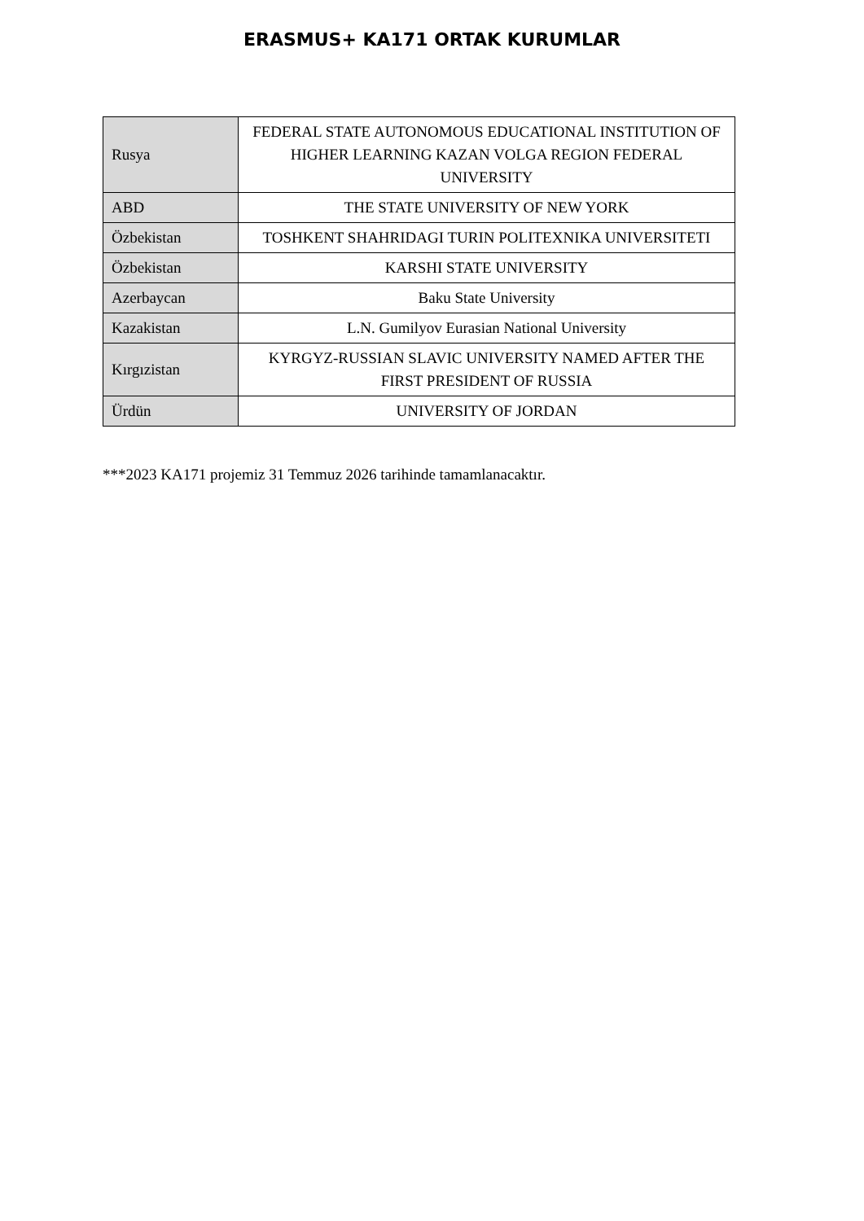ERASMUS+ KA171 ORTAK KURUMLAR
| Rusya | FEDERAL STATE AUTONOMOUS EDUCATIONAL INSTITUTION OF HIGHER LEARNING KAZAN VOLGA REGION FEDERAL UNIVERSITY |
| ABD | THE STATE UNIVERSITY OF NEW YORK |
| Özbekistan | TOSHKENT SHAHRIDAGI TURIN POLITEXNIKA UNIVERSITETI |
| Özbekistan | KARSHI STATE UNIVERSITY |
| Azerbaycan | Baku State University |
| Kazakistan | L.N. Gumilyov Eurasian National University |
| Kırgızistan | KYRGYZ-RUSSIAN SLAVIC UNIVERSITY NAMED AFTER THE FIRST PRESIDENT OF RUSSIA |
| Ürdün | UNIVERSITY OF JORDAN |
***2023 KA171 projemiz 31 Temmuz 2026 tarihinde tamamlanacaktır.